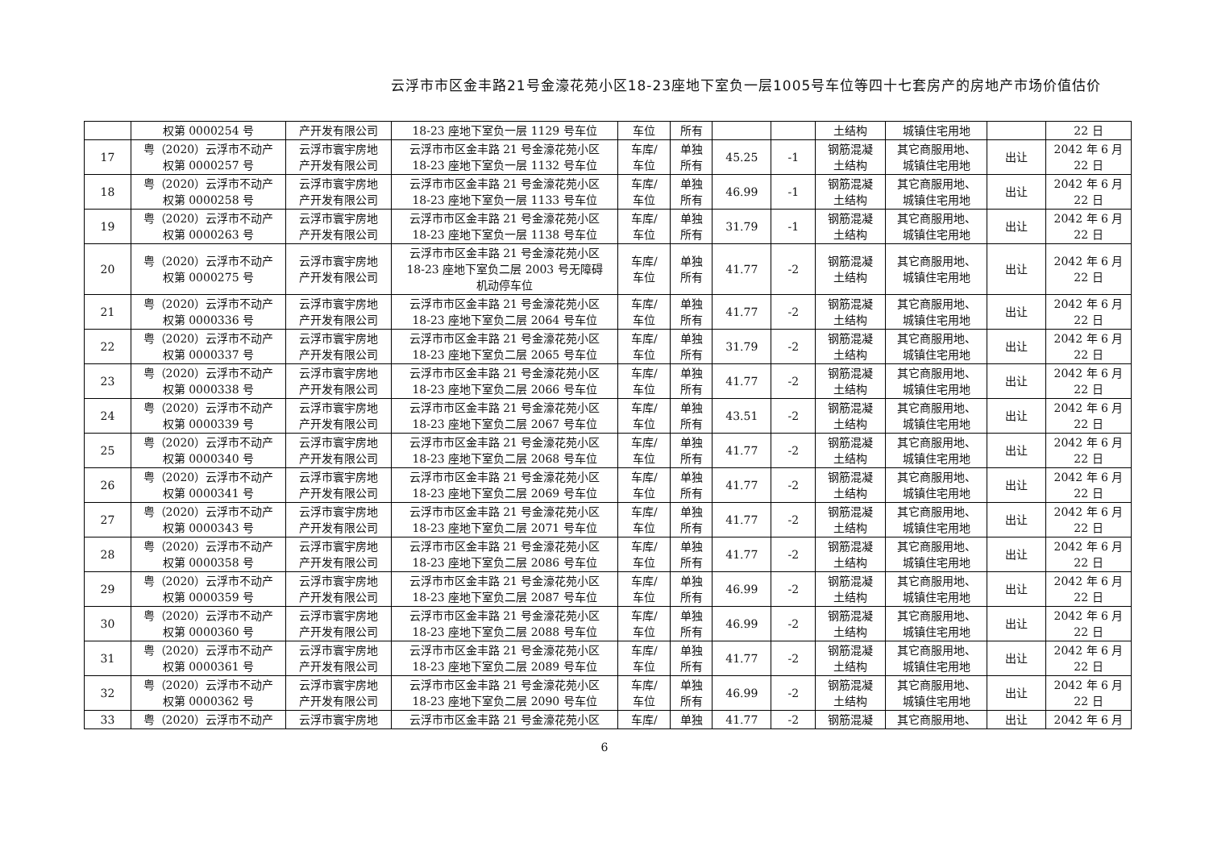云浮市市区金丰路21号金濠花苑小区18-23座地下室负一层1005号车位等四十七套房产的房地产市场价值估价
| | 权第 0000254 号 | 产开发有限公司 | 18-23 座地下室负一层 1129 号车位 | 车位 | 所有 | | | 土结构 | 城镇住宅用地 | | 22 日 |
| 17 | 粤（2020）云浮市不动产 权第 0000257 号 | 云浮市寰宇房地 产开发有限公司 | 云浮市市区金丰路 21 号金濠花苑小区 18-23 座地下室负一层 1132 号车位 | 车库/ 车位 | 单独 所有 | 45.25 | -1 | 钢筋混凝 土结构 | 其它商服用地、 城镇住宅用地 | 出让 | 2042 年 6 月 22 日 |
| 18 | 粤（2020）云浮市不动产 权第 0000258 号 | 云浮市寰宇房地 产开发有限公司 | 云浮市市区金丰路 21 号金濠花苑小区 18-23 座地下室负一层 1133 号车位 | 车库/ 车位 | 单独 所有 | 46.99 | -1 | 钢筋混凝 土结构 | 其它商服用地、 城镇住宅用地 | 出让 | 2042 年 6 月 22 日 |
| 19 | 粤（2020）云浮市不动产 权第 0000263 号 | 云浮市寰宇房地 产开发有限公司 | 云浮市市区金丰路 21 号金濠花苑小区 18-23 座地下室负一层 1138 号车位 | 车库/ 车位 | 单独 所有 | 31.79 | -1 | 钢筋混凝 土结构 | 其它商服用地、 城镇住宅用地 | 出让 | 2042 年 6 月 22 日 |
| 20 | 粤（2020）云浮市不动产 权第 0000275 号 | 云浮市寰宇房地 产开发有限公司 | 云浮市市区金丰路 21 号金濠花苑小区 18-23 座地下室负二层 2003 号无障碍 机动停车位 | 车库/ 车位 | 单独 所有 | 41.77 | -2 | 钢筋混凝 土结构 | 其它商服用地、 城镇住宅用地 | 出让 | 2042 年 6 月 22 日 |
| 21 | 粤（2020）云浮市不动产 权第 0000336 号 | 云浮市寰宇房地 产开发有限公司 | 云浮市市区金丰路 21 号金濠花苑小区 18-23 座地下室负二层 2064 号车位 | 车库/ 车位 | 单独 所有 | 41.77 | -2 | 钢筋混凝 土结构 | 其它商服用地、 城镇住宅用地 | 出让 | 2042 年 6 月 22 日 |
| 22 | 粤（2020）云浮市不动产 权第 0000337 号 | 云浮市寰宇房地 产开发有限公司 | 云浮市市区金丰路 21 号金濠花苑小区 18-23 座地下室负二层 2065 号车位 | 车库/ 车位 | 单独 所有 | 31.79 | -2 | 钢筋混凝 土结构 | 其它商服用地、 城镇住宅用地 | 出让 | 2042 年 6 月 22 日 |
| 23 | 粤（2020）云浮市不动产 权第 0000338 号 | 云浮市寰宇房地 产开发有限公司 | 云浮市市区金丰路 21 号金濠花苑小区 18-23 座地下室负二层 2066 号车位 | 车库/ 车位 | 单独 所有 | 41.77 | -2 | 钢筋混凝 土结构 | 其它商服用地、 城镇住宅用地 | 出让 | 2042 年 6 月 22 日 |
| 24 | 粤（2020）云浮市不动产 权第 0000339 号 | 云浮市寰宇房地 产开发有限公司 | 云浮市市区金丰路 21 号金濠花苑小区 18-23 座地下室负二层 2067 号车位 | 车库/ 车位 | 单独 所有 | 43.51 | -2 | 钢筋混凝 土结构 | 其它商服用地、 城镇住宅用地 | 出让 | 2042 年 6 月 22 日 |
| 25 | 粤（2020）云浮市不动产 权第 0000340 号 | 云浮市寰宇房地 产开发有限公司 | 云浮市市区金丰路 21 号金濠花苑小区 18-23 座地下室负二层 2068 号车位 | 车库/ 车位 | 单独 所有 | 41.77 | -2 | 钢筋混凝 土结构 | 其它商服用地、 城镇住宅用地 | 出让 | 2042 年 6 月 22 日 |
| 26 | 粤（2020）云浮市不动产 权第 0000341 号 | 云浮市寰宇房地 产开发有限公司 | 云浮市市区金丰路 21 号金濠花苑小区 18-23 座地下室负二层 2069 号车位 | 车库/ 车位 | 单独 所有 | 41.77 | -2 | 钢筋混凝 土结构 | 其它商服用地、 城镇住宅用地 | 出让 | 2042 年 6 月 22 日 |
| 27 | 粤（2020）云浮市不动产 权第 0000343 号 | 云浮市寰宇房地 产开发有限公司 | 云浮市市区金丰路 21 号金濠花苑小区 18-23 座地下室负二层 2071 号车位 | 车库/ 车位 | 单独 所有 | 41.77 | -2 | 钢筋混凝 土结构 | 其它商服用地、 城镇住宅用地 | 出让 | 2042 年 6 月 22 日 |
| 28 | 粤（2020）云浮市不动产 权第 0000358 号 | 云浮市寰宇房地 产开发有限公司 | 云浮市市区金丰路 21 号金濠花苑小区 18-23 座地下室负二层 2086 号车位 | 车库/ 车位 | 单独 所有 | 41.77 | -2 | 钢筋混凝 土结构 | 其它商服用地、 城镇住宅用地 | 出让 | 2042 年 6 月 22 日 |
| 29 | 粤（2020）云浮市不动产 权第 0000359 号 | 云浮市寰宇房地 产开发有限公司 | 云浮市市区金丰路 21 号金濠花苑小区 18-23 座地下室负二层 2087 号车位 | 车库/ 车位 | 单独 所有 | 46.99 | -2 | 钢筋混凝 土结构 | 其它商服用地、 城镇住宅用地 | 出让 | 2042 年 6 月 22 日 |
| 30 | 粤（2020）云浮市不动产 权第 0000360 号 | 云浮市寰宇房地 产开发有限公司 | 云浮市市区金丰路 21 号金濠花苑小区 18-23 座地下室负二层 2088 号车位 | 车库/ 车位 | 单独 所有 | 46.99 | -2 | 钢筋混凝 土结构 | 其它商服用地、 城镇住宅用地 | 出让 | 2042 年 6 月 22 日 |
| 31 | 粤（2020）云浮市不动产 权第 0000361 号 | 云浮市寰宇房地 产开发有限公司 | 云浮市市区金丰路 21 号金濠花苑小区 18-23 座地下室负二层 2089 号车位 | 车库/ 车位 | 单独 所有 | 41.77 | -2 | 钢筋混凝 土结构 | 其它商服用地、 城镇住宅用地 | 出让 | 2042 年 6 月 22 日 |
| 32 | 粤（2020）云浮市不动产 权第 0000362 号 | 云浮市寰宇房地 产开发有限公司 | 云浮市市区金丰路 21 号金濠花苑小区 18-23 座地下室负二层 2090 号车位 | 车库/ 车位 | 单独 所有 | 46.99 | -2 | 钢筋混凝 土结构 | 其它商服用地、 城镇住宅用地 | 出让 | 2042 年 6 月 22 日 |
| 33 | 粤（2020）云浮市不动产 | 云浮市寰宇房地 | 云浮市市区金丰路 21 号金濠花苑小区 | 车库/ | 单独 | 41.77 | -2 | 钢筋混凝 | 其它商服用地、 | 出让 | 2042 年 6 月 |
6